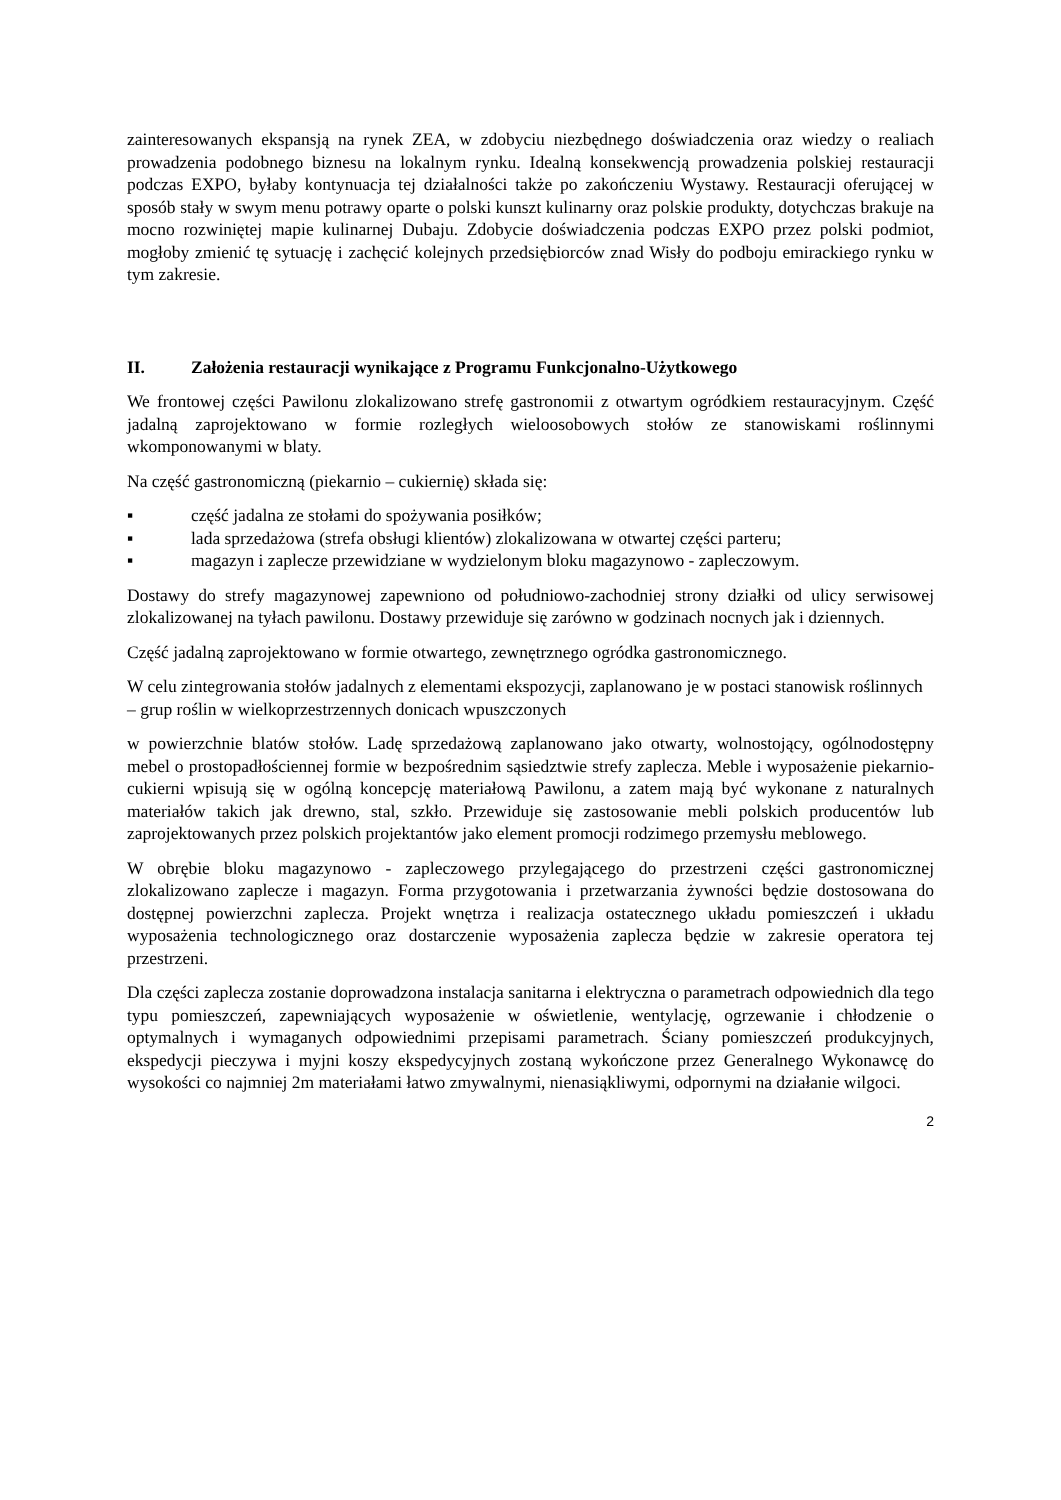zainteresowanych ekspansją na rynek ZEA, w zdobyciu niezbędnego doświadczenia oraz wiedzy o realiach prowadzenia podobnego biznesu na lokalnym rynku. Idealną konsekwencją prowadzenia polskiej restauracji podczas EXPO, byłaby kontynuacja tej działalności także po zakończeniu Wystawy. Restauracji oferującej w sposób stały w swym menu potrawy oparte o polski kunszt kulinarny oraz polskie produkty, dotychczas brakuje na mocno rozwiniętej mapie kulinarnej Dubaju. Zdobycie doświadczenia podczas EXPO przez polski podmiot, mogłoby zmienić tę sytuację i zachęcić kolejnych przedsiębiorców znad Wisły do podboju emirackiego rynku w tym zakresie.
II. Założenia restauracji wynikające z Programu Funkcjonalno-Użytkowego
We frontowej części Pawilonu zlokalizowano strefę gastronomii z otwartym ogródkiem restauracyjnym. Część jadalną zaprojektowano w formie rozległych wieloosobowych stołów ze stanowiskami roślinnymi wkomponowanymi w blaty.
Na część gastronomiczną (piekarnio – cukiernię) składa się:
▪ część jadalna ze stołami do spożywania posiłków;
▪ lada sprzedażowa (strefa obsługi klientów) zlokalizowana w otwartej części parteru;
▪ magazyn i zaplecze przewidziane w wydzielonym bloku magazynowo - zapleczowym.
Dostawy do strefy magazynowej zapewniono od południowo-zachodniej strony działki od ulicy serwisowej zlokalizowanej na tyłach pawilonu. Dostawy przewiduje się zarówno w godzinach nocnych jak i dziennych.
Część jadalną zaprojektowano w formie otwartego, zewnętrznego ogródka gastronomicznego.
W celu zintegrowania stołów jadalnych z elementami ekspozycji, zaplanowano je w postaci stanowisk roślinnych – grup roślin w wielkoprzestrzennych donicach wpuszczonych
w powierzchnie blatów stołów. Ladę sprzedażową zaplanowano jako otwarty, wolnostojący, ogólnodostępny mebel o prostopadłościennej formie w bezpośrednim sąsiedztwie strefy zaplecza. Meble i wyposażenie piekarnio-cukierni wpisują się w ogólną koncepcję materiałową Pawilonu, a zatem mają być wykonane z naturalnych materiałów takich jak drewno, stal, szkło. Przewiduje się zastosowanie mebli polskich producentów lub zaprojektowanych przez polskich projektantów jako element promocji rodzimego przemysłu meblowego.
W obrębie bloku magazynowo - zapleczowego przylegającego do przestrzeni części gastronomicznej zlokalizowano zaplecze i magazyn. Forma przygotowania i przetwarzania żywności będzie dostosowana do dostępnej powierzchni zaplecza. Projekt wnętrza i realizacja ostatecznego układu pomieszczeń i układu wyposażenia technologicznego oraz dostarczenie wyposażenia zaplecza będzie w zakresie operatora tej przestrzeni.
Dla części zaplecza zostanie doprowadzona instalacja sanitarna i elektryczna o parametrach odpowiednich dla tego typu pomieszczeń, zapewniających wyposażenie w oświetlenie, wentylację, ogrzewanie i chłodzenie o optymalnych i wymaganych odpowiednimi przepisami parametrach. Ściany pomieszczeń produkcyjnych, ekspedycji pieczywa i myjni koszy ekspedycyjnych zostaną wykończone przez Generalnego Wykonawcę do wysokości co najmniej 2m materiałami łatwo zmywalnymi, nienasiąkliwymi, odpornymi na działanie wilgoci.
2